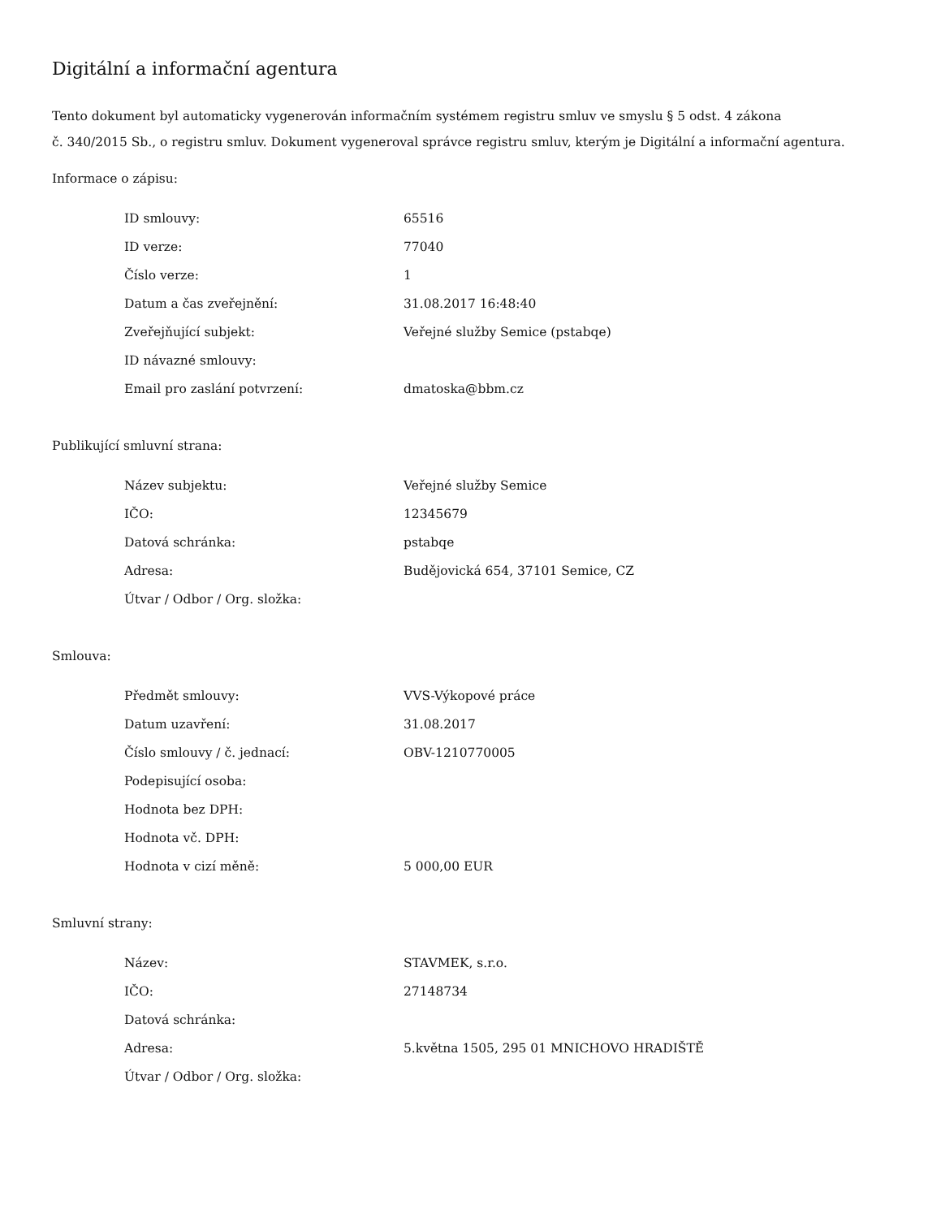Digitální a informační agentura
Tento dokument byl automaticky vygenerován informačním systémem registru smluv ve smyslu § 5 odst. 4 zákona
č. 340/2015 Sb., o registru smluv. Dokument vygeneroval správce registru smluv, kterým je Digitální a informační agentura.
Informace o zápisu:
| ID smlouvy: | 65516 |
| ID verze: | 77040 |
| Číslo verze: | 1 |
| Datum a čas zveřejnění: | 31.08.2017 16:48:40 |
| Zveřejňující subjekt: | Veřejné služby Semice (pstabqe) |
| ID návazné smlouvy: | |
| Email pro zaslání potvrzení: | dmatoska@bbm.cz |
Publikující smluvní strana:
| Název subjektu: | Veřejné služby Semice |
| IČO: | 12345679 |
| Datová schránka: | pstabqe |
| Adresa: | Budějovická 654, 37101 Semice, CZ |
| Útvar / Odbor / Org. složka: | |
Smlouva:
| Předmět smlouvy: | VVS-Výkopové práce |
| Datum uzavření: | 31.08.2017 |
| Číslo smlouvy / č. jednací: | OBV-1210770005 |
| Podepisující osoba: | |
| Hodnota bez DPH: | |
| Hodnota vč. DPH: | |
| Hodnota v cizí měně: | 5 000,00 EUR |
Smluvní strany:
| Název: | STAVMEK, s.r.o. |
| IČO: | 27148734 |
| Datová schránka: | |
| Adresa: | 5.května 1505, 295 01 MNICHOVO HRADIŠTĚ |
| Útvar / Odbor / Org. složka: | |